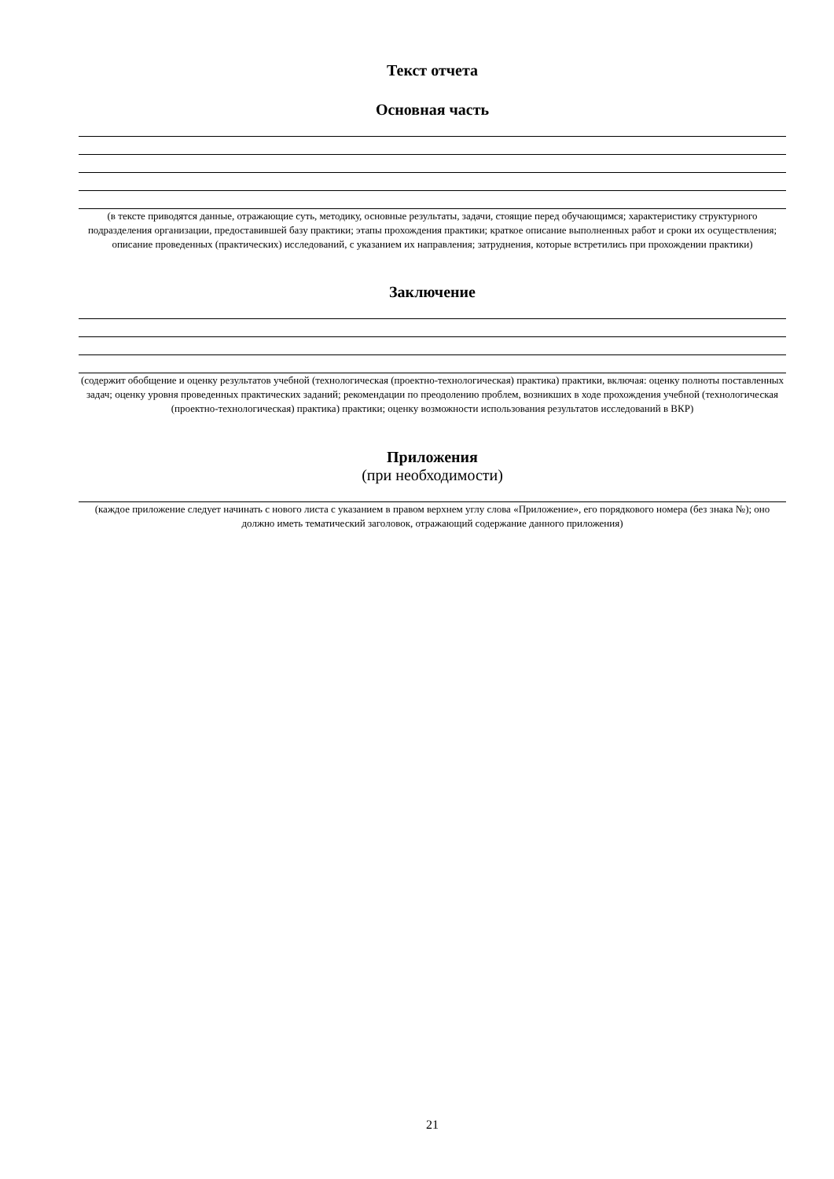Текст отчета
Основная часть
(в тексте приводятся данные, отражающие суть, методику, основные результаты, задачи, стоящие перед обучающимся; характеристику структурного подразделения организации, предоставившей базу практики; этапы прохождения практики; краткое описание выполненных работ и сроки их осуществления; описание проведенных (практических) исследований, с указанием их направления; затруднения, которые встретились при прохождении практики)
Заключение
(содержит обобщение и оценку результатов учебной (технологическая (проектно-технологическая) практика) практики, включая: оценку полноты поставленных задач; оценку уровня проведенных практических заданий; рекомендации по преодолению проблем, возникших в ходе прохождения учебной (технологическая (проектно-технологическая) практика) практики; оценку возможности использования результатов исследований в ВКР)
Приложения
(при необходимости)
(каждое приложение следует начинать с нового листа с указанием в правом верхнем углу слова «Приложение», его порядкового номера (без знака №); оно должно иметь тематический заголовок, отражающий содержание данного приложения)
21